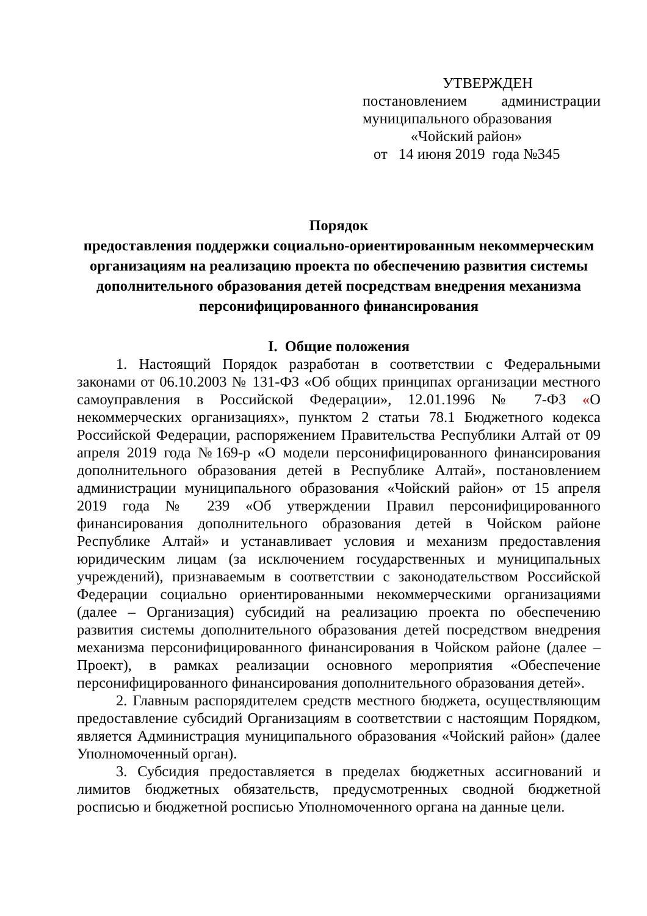УТВЕРЖДЕН
постановлением администрации
муниципального образования
«Чойский район»
от 14 июня 2019 года №345
Порядок
предоставления поддержки социально-ориентированным некоммерческим организациям на реализацию проекта по обеспечению развития системы дополнительного образования детей посредствам внедрения механизма персонифицированного финансирования
I. Общие положения
1. Настоящий Порядок разработан в соответствии с Федеральными законами от 06.10.2003 № 131-ФЗ «Об общих принципах организации местного самоуправления в Российской Федерации», 12.01.1996 № 7-ФЗ «О некоммерческих организациях», пунктом 2 статьи 78.1 Бюджетного кодекса Российской Федерации, распоряжением Правительства Республики Алтай от 09 апреля 2019 года №169-р «О модели персонифицированного финансирования дополнительного образования детей в Республике Алтай», постановлением администрации муниципального образования «Чойский район» от 15 апреля 2019 года № 239 «Об утверждении Правил персонифицированного финансирования дополнительного образования детей в Чойском районе Республике Алтай» и устанавливает условия и механизм предоставления юридическим лицам (за исключением государственных и муниципальных учреждений), признаваемым в соответствии с законодательством Российской Федерации социально ориентированными некоммерческими организациями (далее – Организация) субсидий на реализацию проекта по обеспечению развития системы дополнительного образования детей посредством внедрения механизма персонифицированного финансирования в Чойском районе (далее – Проект), в рамках реализации основного мероприятия «Обеспечение персонифицированного финансирования дополнительного образования детей».
2. Главным распорядителем средств местного бюджета, осуществляющим предоставление субсидий Организациям в соответствии с настоящим Порядком, является Администрация муниципального образования «Чойский район» (далее Уполномоченный орган).
3. Субсидия предоставляется в пределах бюджетных ассигнований и лимитов бюджетных обязательств, предусмотренных сводной бюджетной росписью и бюджетной росписью Уполномоченного органа на данные цели.